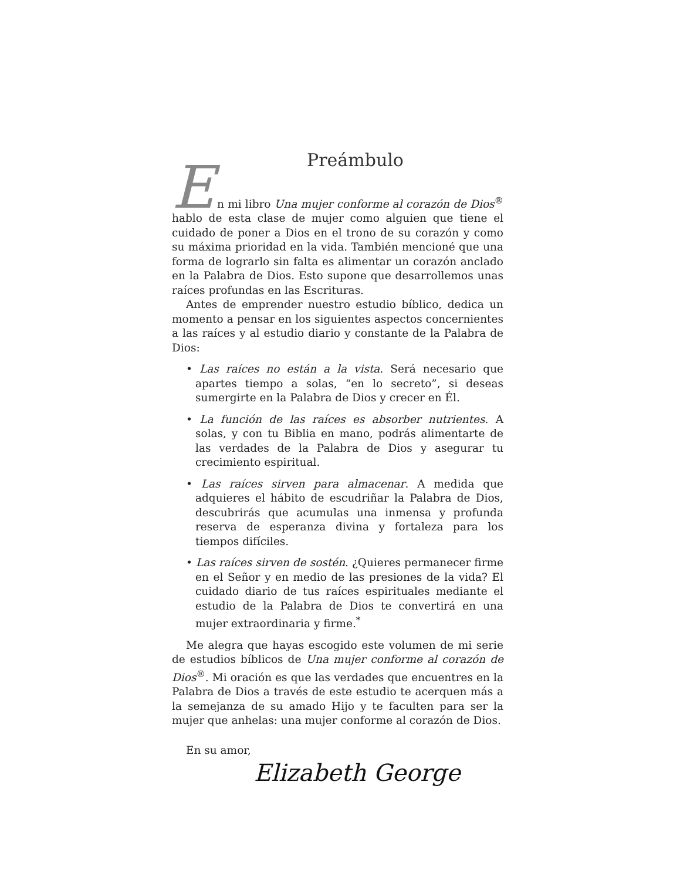Preámbulo
En mi libro Una mujer conforme al corazón de Dios<sup>®</sup> hablo de esta clase de mujer como alguien que tiene el cuidado de poner a Dios en el trono de su corazón y como su máxima prioridad en la vida. También mencioné que una forma de lograrlo sin falta es alimentar un corazón anclado en la Palabra de Dios. Esto supone que desarrollemos unas raíces profundas en las Escrituras.
Antes de emprender nuestro estudio bíblico, dedica un momento a pensar en los siguientes aspectos concernientes a las raíces y al estudio diario y constante de la Palabra de Dios:
• Las raíces no están a la vista. Será necesario que apartes tiempo a solas, “en lo secreto”, si deseas sumergirte en la Palabra de Dios y crecer en Él.
• La función de las raíces es absorber nutrientes. A solas, y con tu Biblia en mano, podrás alimentarte de las verdades de la Palabra de Dios y asegurar tu crecimiento espiritual.
• Las raíces sirven para almacenar. A medida que adquieres el hábito de escudriñar la Palabra de Dios, descubrirás que acumulas una inmensa y profunda reserva de esperanza divina y fortaleza para los tiempos difíciles.
• Las raíces sirven de sostén. ¿Quieres permanecer firme en el Señor y en medio de las presiones de la vida? El cuidado diario de tus raíces espirituales mediante el estudio de la Palabra de Dios te convertirá en una mujer extraordinaria y firme.<sup>*</sup>
Me alegra que hayas escogido este volumen de mi serie de estudios bíblicos de Una mujer conforme al corazón de Dios<sup>®</sup>. Mi oración es que las verdades que encuentres en la Palabra de Dios a través de este estudio te acerquen más a la semejanza de su amado Hijo y te faculten para ser la mujer que anhelas: una mujer conforme al corazón de Dios.
En su amor,
Elizabeth George